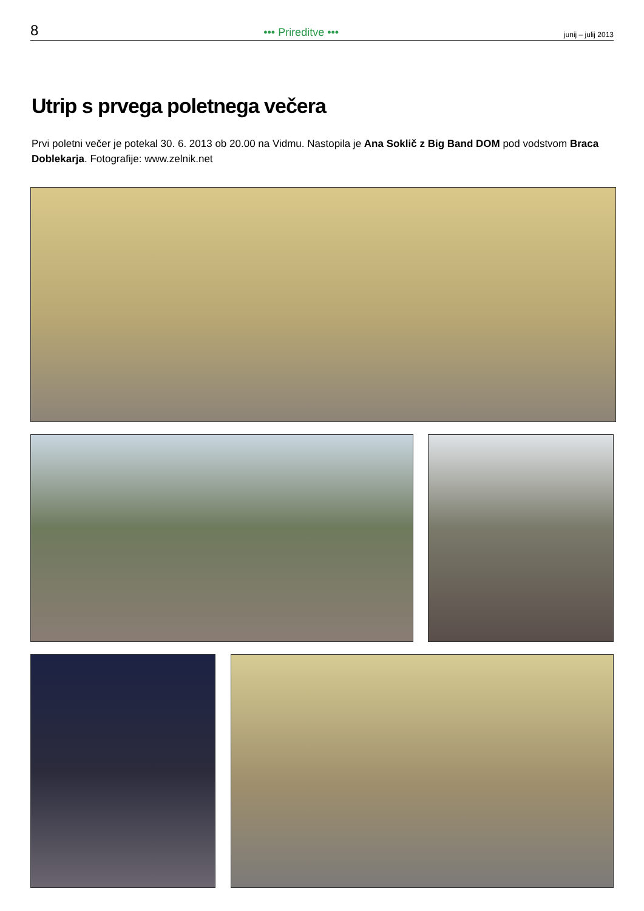8 ••• Prireditve ••• junij – julij 2013
Utrip s prvega poletnega večera
Prvi poletni večer je potekal 30. 6. 2013 ob 20.00 na Vidmu. Nastopila je Ana Soklič z Big Band DOM pod vodstvom Braca Doblekarja. Fotografije: www.zelnik.net